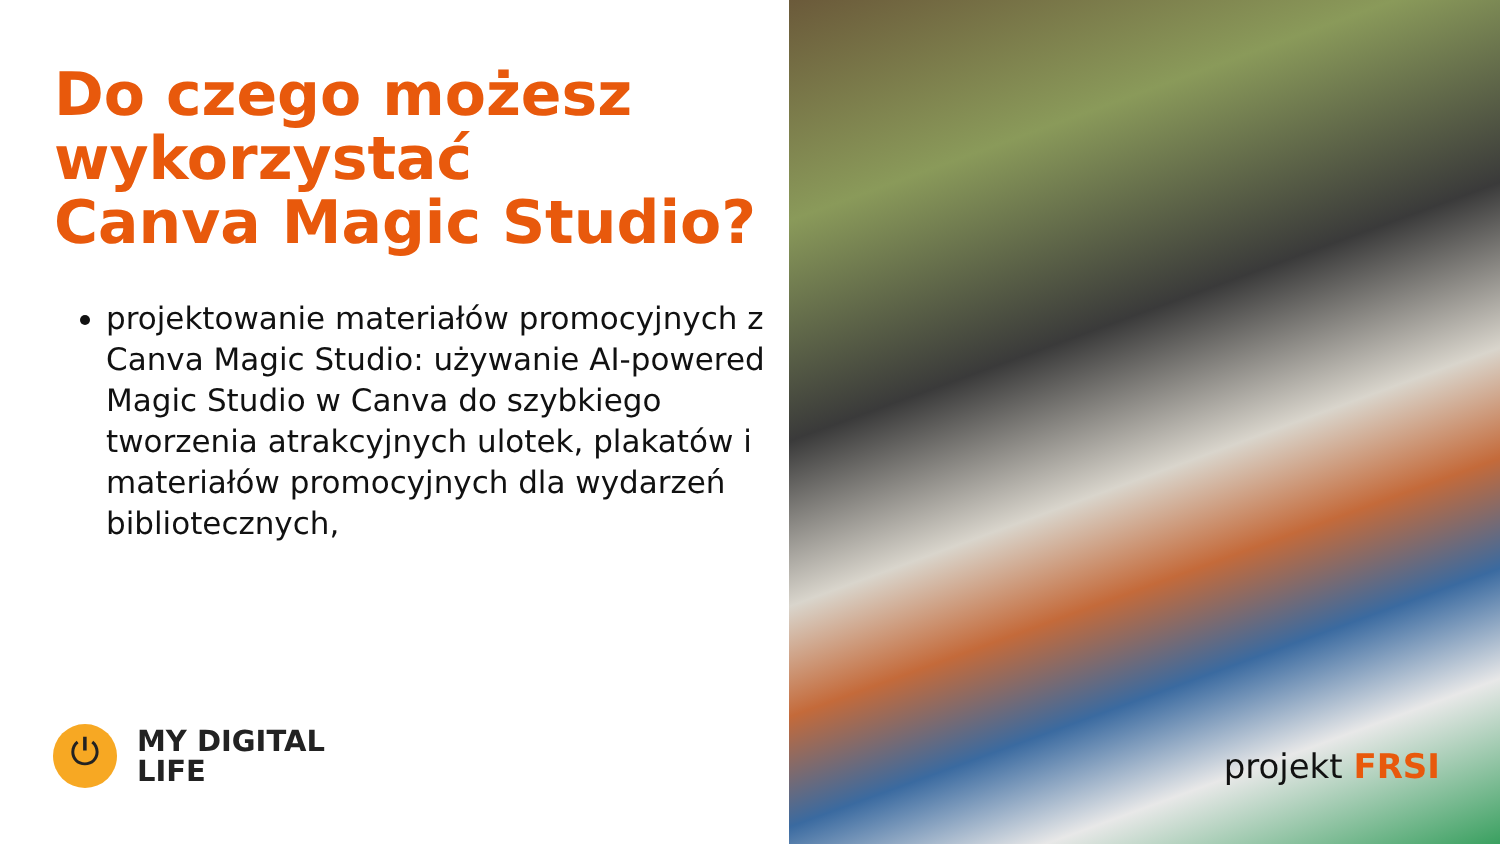Do czego możesz wykorzystać
Canva Magic Studio?
projektowanie materiałów promocyjnych z Canva Magic Studio: używanie AI-powered Magic Studio w Canva do szybkiego tworzenia atrakcyjnych ulotek, plakatów i materiałów promocyjnych dla wydarzeń bibliotecznych,
⏻
MY DIGITAL
LIFE
projekt FRSI